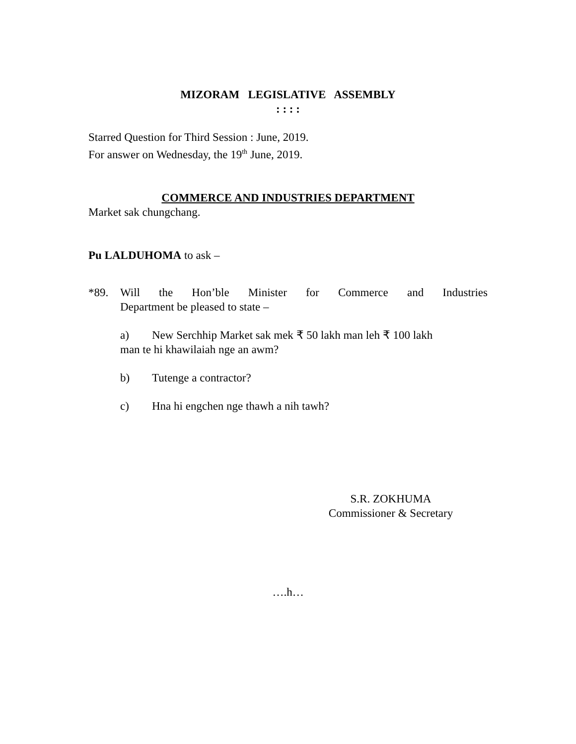MIZORAM LEGISLATIVE ASSEMBLY
: : : :
Starred Question for Third Session : June, 2019.
For answer on Wednesday, the 19<sup>th</sup> June, 2019.
COMMERCE AND INDUSTRIES DEPARTMENT
Market sak chungchang.
Pu LALDUHOMA to ask –
*89. Will the Hon’ble Minister for Commerce and Industries Department be pleased to state –
a) New Serchhip Market sak mek ₹ 50 lakh man leh ₹ 100 lakh
man te hi khawilaiah nge an awm?
b) Tutenge a contractor?
c) Hna hi engchen nge thawh a nih tawh?
S.R. ZOKHUMA
Commissioner & Secretary
….h…